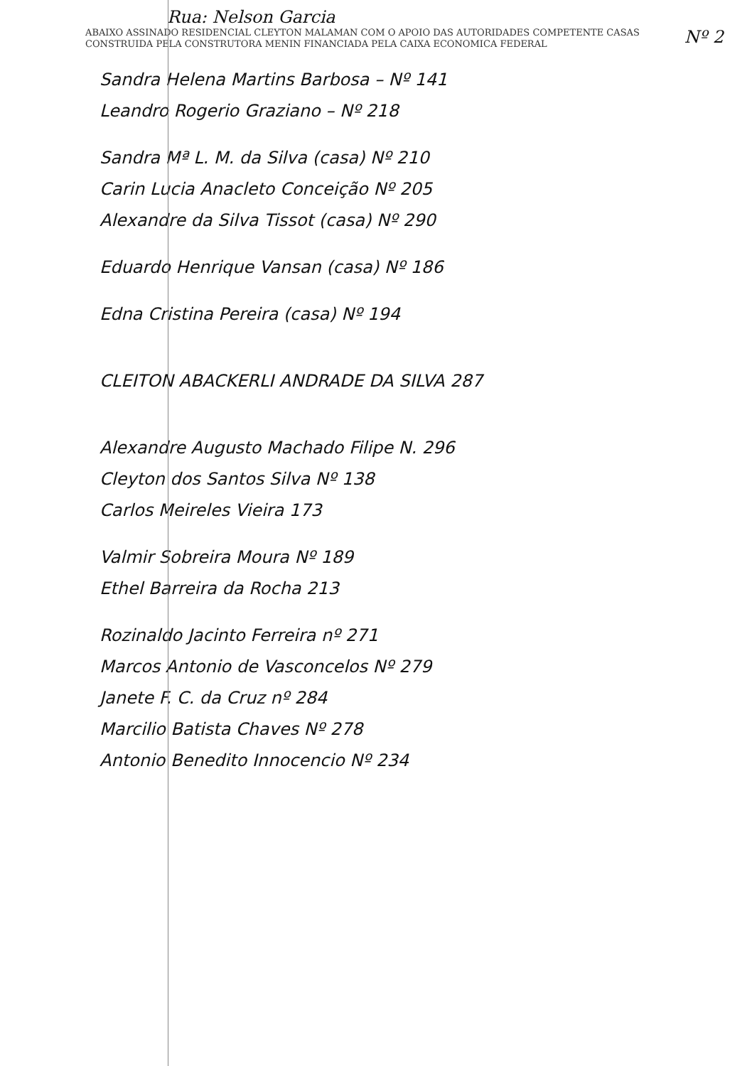Rua: Nelson Garcia
ABAIXO ASSINADO RESIDENCIAL CLEYTON MALAMAN COM O APOIO DAS AUTORIDADES COMPETENTE CASAS CONSTRUIDA PELA CONSTRUTORA MENIN FINANCIADA PELA CAIXA ECONOMICA FEDERAL
Nº 2
Sandra Helena Martins Barbosa – Nº 141
Leandro Rogerio Graziano – Nº 218
Sandra Mª L. M. da Silva (casa) Nº 210
Carin Lucia Anacleto Conceição Nº 205
Alexandre da Silva Tissot (casa) Nº 290
Eduardo Henrique Vansan (casa) Nº 186
Edna Cristina Pereira (casa) Nº 194
CLEITON ABACKERLI ANDRADE DA SILVA 287
Alexandre Augusto Machado Filipe N. 296
Cleyton dos Santos Silva Nº 138
Carlos Meireles Vieira 173
Valmir Sobreira Moura Nº 189
Ethel Barreira da Rocha 213
Rozinaldo Jacinto Ferreira nº 271
Marcos Antonio de Vasconcelos Nº 279
Janete F. C. da Cruz nº 284
Marcilio Batista Chaves Nº 278
Antonio Benedito Innocencio Nº 234